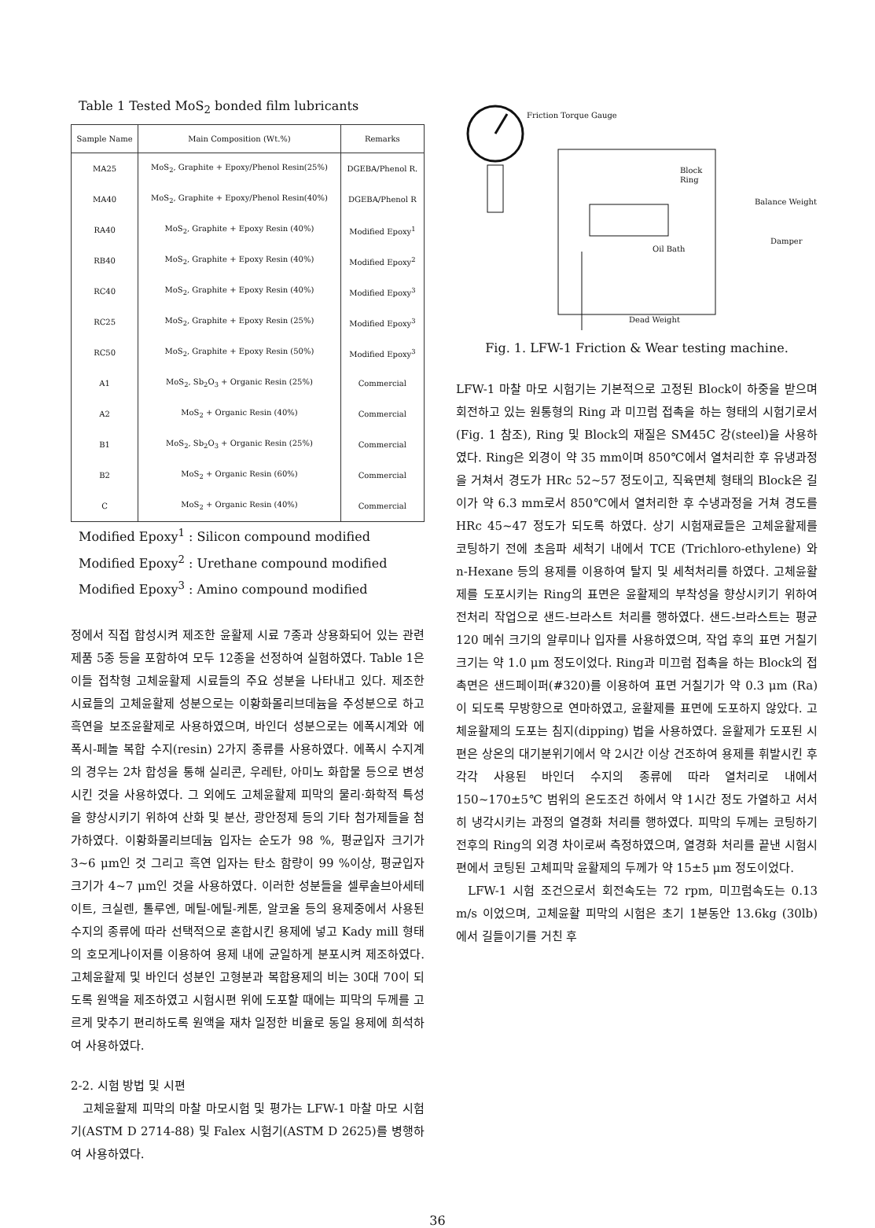Table 1 Tested MoS<sub>2</sub> bonded film lubricants
| Sample Name | Main Composition (Wt.%) | Remarks |
| --- | --- | --- |
| MA25 | MoS<sub>2</sub>, Graphite + Epoxy/Phenol Resin(25%) | DGEBA/Phenol R. |
| MA40 | MoS<sub>2</sub>, Graphite + Epoxy/Phenol Resin(40%) | DGEBA/Phenol R |
| RA40 | MoS<sub>2</sub>, Graphite + Epoxy Resin (40%) | Modified Epoxy<sup>1</sup> |
| RB40 | MoS<sub>2</sub>, Graphite + Epoxy Resin (40%) | Modified Epoxy<sup>2</sup> |
| RC40 | MoS<sub>2</sub>, Graphite + Epoxy Resin (40%) | Modified Epoxy<sup>3</sup> |
| RC25 | MoS<sub>2</sub>, Graphite + Epoxy Resin (25%) | Modified Epoxy<sup>3</sup> |
| RC50 | MoS<sub>2</sub>, Graphite + Epoxy Resin (50%) | Modified Epoxy<sup>3</sup> |
| A1 | MoS<sub>2</sub>, Sb<sub>2</sub>O<sub>3</sub> + Organic Resin (25%) | Commercial |
| A2 | MoS<sub>2</sub> + Organic Resin (40%) | Commercial |
| B1 | MoS<sub>2</sub>, Sb<sub>2</sub>O<sub>3</sub> + Organic Resin (25%) | Commercial |
| B2 | MoS<sub>2</sub> + Organic Resin (60%) | Commercial |
| C | MoS<sub>2</sub> + Organic Resin (40%) | Commercial |
Modified Epoxy<sup>1</sup> : Silicon compound modified
Modified Epoxy<sup>2</sup> : Urethane compound modified
Modified Epoxy<sup>3</sup> : Amino compound modified
정에서 직접 합성시켜 제조한 윤활제 시료 7종과 상용화되어 있는 관련 제품 5종 등을 포함하여 모두 12종을 선정하여 실험하였다. Table 1은 이들 접착형 고체윤활제 시료들의 주요 성분을 나타내고 있다. 제조한 시료들의 고체윤활제 성분으로는 이황화몰리브데늄을 주성분으로 하고 흑연을 보조윤활제로 사용하였으며, 바인더 성분으로는 에폭시계와 에폭시-페놀 복합 수지(resin) 2가지 종류를 사용하였다. 에폭시 수지계의 경우는 2차 합성을 통해 실리콘, 우레탄, 아미노 화합물 등으로 변성시킨 것을 사용하였다. 그 외에도 고체윤활제 피막의 물리·화학적 특성을 향상시키기 위하여 산화 및 분산, 광안정제 등의 기타 첨가제들을 첨가하였다. 이황화몰리브데늄 입자는 순도가 98 %, 평균입자 크기가 3~6 μm인 것 그리고 흑연 입자는 탄소 함량이 99 %이상, 평균입자 크기가 4~7 μm인 것을 사용하였다. 이러한 성분들을 셀루솔브아세테이트, 크실렌, 톨루엔, 메틸-에틸-케톤, 알코올 등의 용제중에서 사용된 수지의 종류에 따라 선택적으로 혼합시킨 용제에 넣고 Kady mill 형태의 호모게나이저를 이용하여 용제 내에 균일하게 분포시켜 제조하였다. 고체윤활제 및 바인더 성분인 고형분과 복합용제의 비는 30대 70이 되도록 원액을 제조하였고 시험시편 위에 도포할 때에는 피막의 두께를 고르게 맞추기 편리하도록 원액을 재차 일정한 비율로 동일 용제에 희석하여 사용하였다.
2-2. 시험 방법 및 시편
고체윤활제 피막의 마찰 마모시험 및 평가는 LFW-1 마찰 마모 시험기(ASTM D 2714-88) 및 Falex 시험기(ASTM D 2625)를 병행하여 사용하였다.
Friction Torque Gauge
Block
Ring
Balance Weight
Damper
Oil Bath
Dead Weight
Fig. 1. LFW-1 Friction & Wear testing machine.
LFW-1 마찰 마모 시험기는 기본적으로 고정된 Block이 하중을 받으며 회전하고 있는 원통형의 Ring 과 미끄럼 접촉을 하는 형태의 시험기로서 (Fig. 1 참조), Ring 및 Block의 재질은 SM45C 강(steel)을 사용하였다. Ring은 외경이 약 35 mm이며 850℃에서 열처리한 후 유냉과정을 거쳐서 경도가 HRc 52~57 정도이고, 직육면체 형태의 Block은 길이가 약 6.3 mm로서 850℃에서 열처리한 후 수냉과정을 거쳐 경도를 HRc 45~47 정도가 되도록 하였다. 상기 시험재료들은 고체윤활제를 코팅하기 전에 초음파 세척기 내에서 TCE (Trichloro-ethylene) 와 n-Hexane 등의 용제를 이용하여 탈지 및 세척처리를 하였다. 고체윤활제를 도포시키는 Ring의 표면은 윤활제의 부착성을 향상시키기 위하여 전처리 작업으로 샌드-브라스트 처리를 행하였다. 샌드-브라스트는 평균 120 메쉬 크기의 알루미나 입자를 사용하였으며, 작업 후의 표면 거칠기 크기는 약 1.0 μm 정도이었다. Ring과 미끄럼 접촉을 하는 Block의 접촉면은 샌드페이퍼(#320)를 이용하여 표면 거칠기가 약 0.3 μm (Ra)이 되도록 무방향으로 연마하였고, 윤활제를 표면에 도포하지 않았다. 고체윤활제의 도포는 침지(dipping) 법을 사용하였다. 윤활제가 도포된 시편은 상온의 대기분위기에서 약 2시간 이상 건조하여 용제를 휘발시킨 후 각각 사용된 바인더 수지의 종류에 따라 열처리로 내에서 150~170±5℃ 범위의 온도조건 하에서 약 1시간 정도 가열하고 서서히 냉각시키는 과정의 열경화 처리를 행하였다. 피막의 두께는 코팅하기 전후의 Ring의 외경 차이로써 측정하였으며, 열경화 처리를 끝낸 시험시편에서 코팅된 고체피막 윤활제의 두께가 약 15±5 μm 정도이었다.
LFW-1 시험 조건으로서 회전속도는 72 rpm, 미끄럼속도는 0.13 m/s 이었으며, 고체윤활 피막의 시험은 초기 1분동안 13.6kg (30lb) 에서 길들이기를 거친 후
36